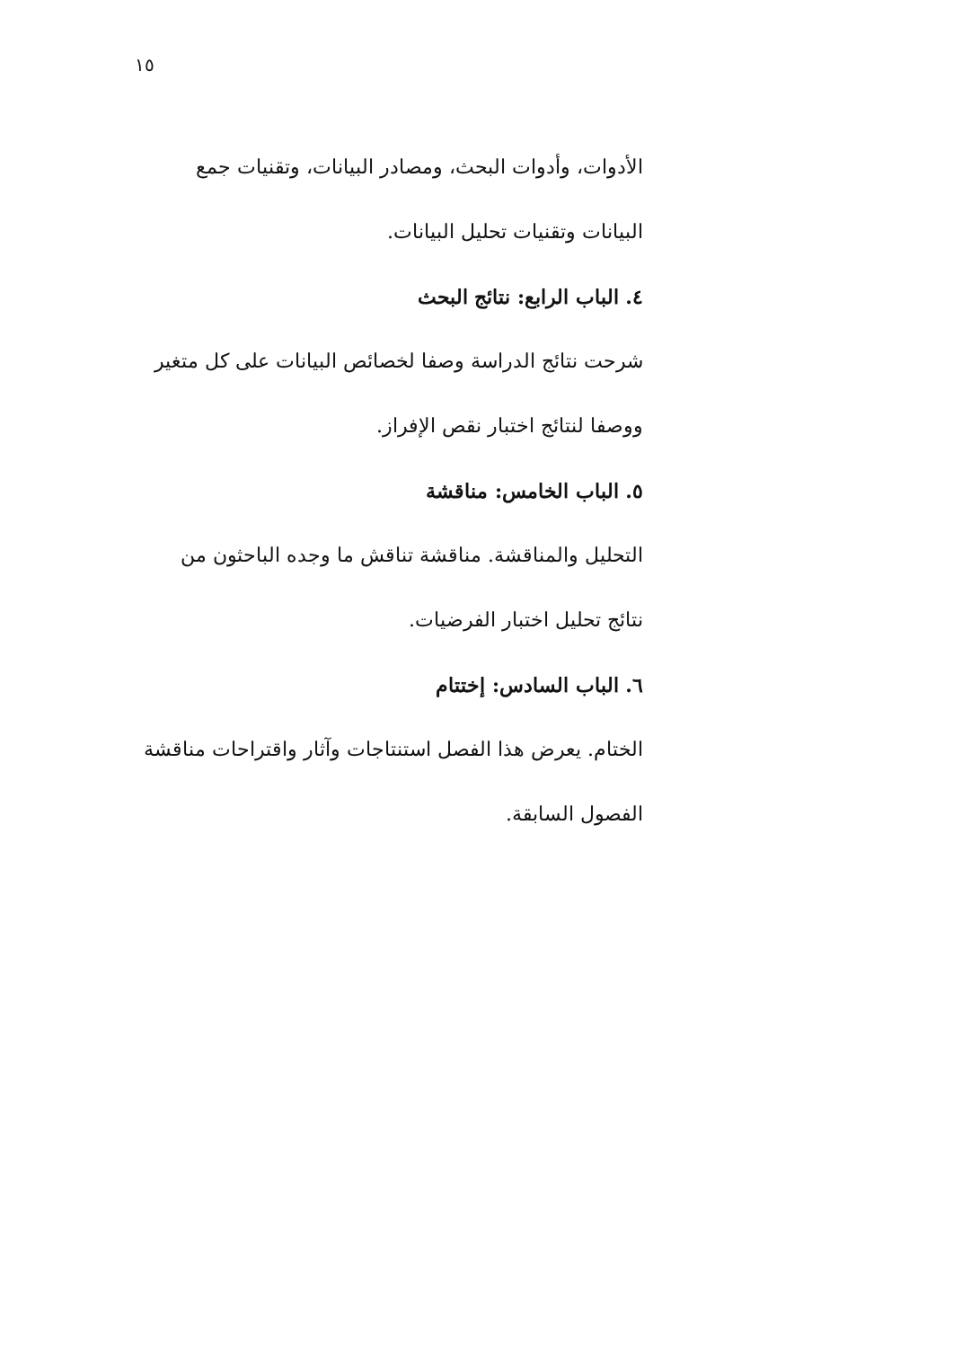١٥
الأدوات، وأدوات البحث، ومصادر البيانات، وتقنيات جمع البيانات وتقنيات تحليل البيانات.
٤. الباب الرابع: نتائج البحث
شرحت نتائج الدراسة وصفا لخصائص البيانات على كل متغير ووصفا لنتائج اختبار نقص الإفراز.
٥. الباب الخامس: مناقشة
التحليل والمناقشة. مناقشة تناقش ما وجده الباحثون من نتائج تحليل اختبار الفرضيات.
٦. الباب السادس: إختتام
الختام. يعرض هذا الفصل استنتاجات وآثار واقتراحات مناقشة الفصول السابقة.